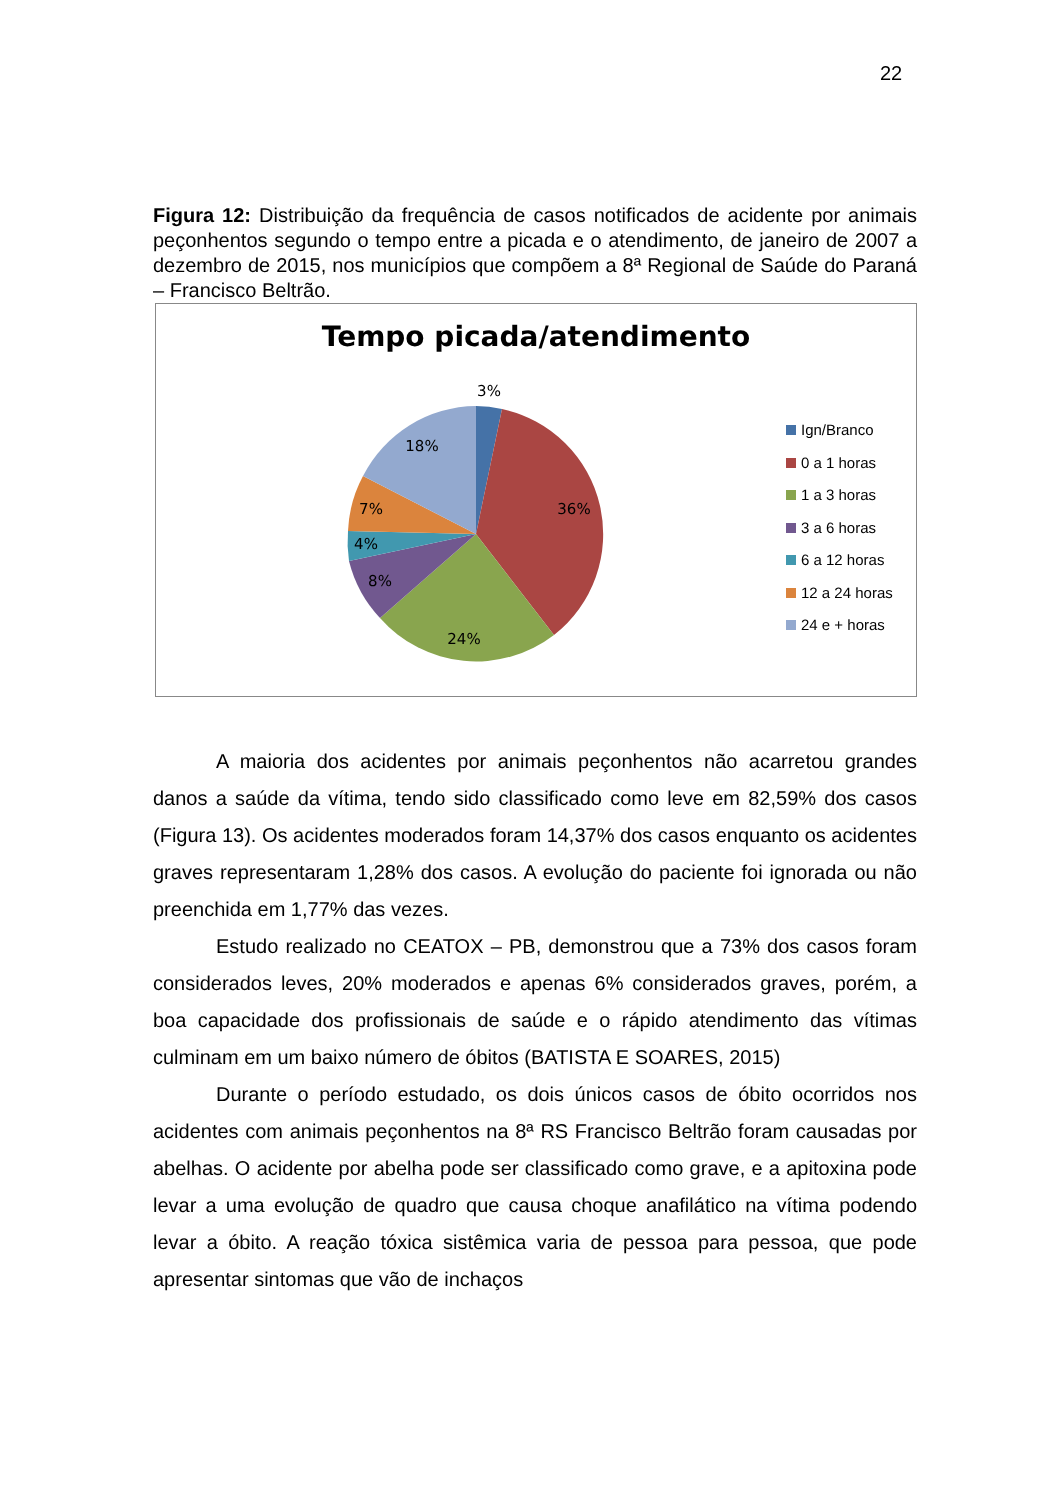22
Figura 12: Distribuição da frequência de casos notificados de acidente por animais peçonhentos segundo o tempo entre a picada e o atendimento, de janeiro de 2007 a dezembro de 2015, nos municípios que compõem a 8ª Regional de Saúde do Paraná – Francisco Beltrão.
Tempo picada/atendimento
3%
36%
24%
8%
4%
7%
18%
Ign/Branco
0 a 1 horas
1 a 3 horas
3 a 6 horas
6 a 12 horas
12 a 24 horas
24 e + horas
A maioria dos acidentes por animais peçonhentos não acarretou grandes danos a saúde da vítima, tendo sido classificado como leve em 82,59% dos casos (Figura 13). Os acidentes moderados foram 14,37% dos casos enquanto os acidentes graves representaram 1,28% dos casos. A evolução do paciente foi ignorada ou não preenchida em 1,77% das vezes.
Estudo realizado no CEATOX – PB, demonstrou que a 73% dos casos foram considerados leves, 20% moderados e apenas 6% considerados graves, porém, a boa capacidade dos profissionais de saúde e o rápido atendimento das vítimas culminam em um baixo número de óbitos (BATISTA E SOARES, 2015)
Durante o período estudado, os dois únicos casos de óbito ocorridos nos acidentes com animais peçonhentos na 8ª RS Francisco Beltrão foram causadas por abelhas. O acidente por abelha pode ser classificado como grave, e a apitoxina pode levar a uma evolução de quadro que causa choque anafilático na vítima podendo levar a óbito. A reação tóxica sistêmica varia de pessoa para pessoa, que pode apresentar sintomas que vão de inchaços